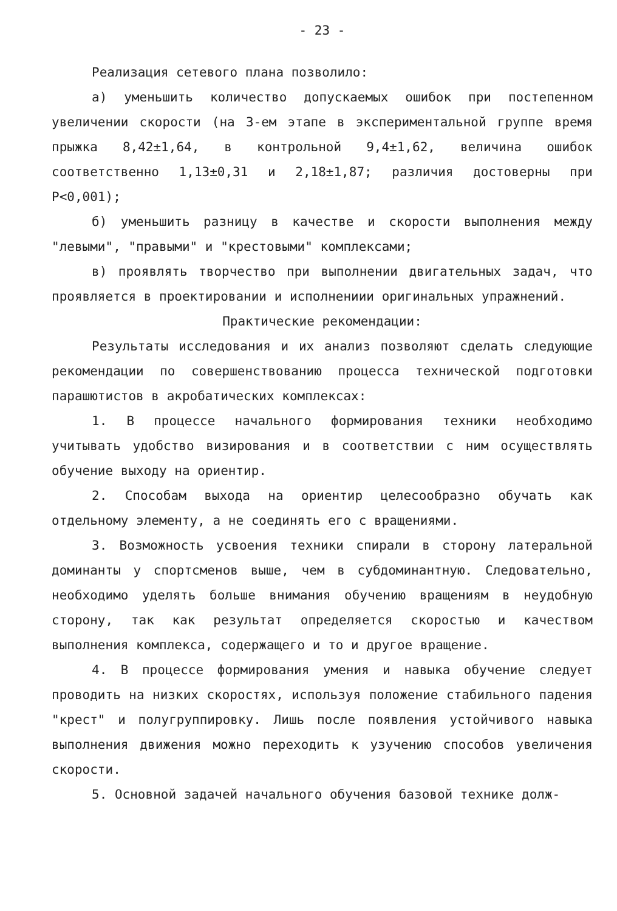- 23 -
Реализация сетевого плана позволило:
а) уменьшить количество допускаемых ошибок при постепенном увеличении скорости (на 3-ем этапе в экспериментальной группе время прыжка 8,42±1,64, в контрольной 9,4±1,62, величина ошибок соответственно 1,13±0,31 и 2,18±1,87; различия достоверны при P<0,001);
б) уменьшить разницу в качестве и скорости выполнения между "левыми", "правыми" и "крестовыми" комплексами;
в) проявлять творчество при выполнении двигательных задач, что проявляется в проектировании и исполнениии оригинальных упражнений.
Практические рекомендации:
Результаты исследования и их анализ позволяют сделать следующие рекомендации по совершенствованию процесса технической подготовки парашютистов в акробатических комплексах:
1. В процессе начального формирования техники необходимо учитывать удобство визирования и в соответствии с ним осуществлять обучение выходу на ориентир.
2. Способам выхода на ориентир целесообразно обучать как отдельному элементу, а не соединять его с вращениями.
3. Возможность усвоения техники спирали в сторону латеральной доминанты у спортсменов выше, чем в субдоминантную. Следовательно, необходимо уделять больше внимания обучению вращениям в неудобную сторону, так как результат определяется скоростью и качеством выполнения комплекса, содержащего и то и другое вращение.
4. В процессе формирования умения и навыка обучение следует проводить на низких скоростях, используя положение стабильного падения "крест" и полугруппировку. Лишь после появления устойчивого навыка выполнения движения можно переходить к узучению способов увеличения скорости.
5. Основной задачей начального обучения базовой технике долж-